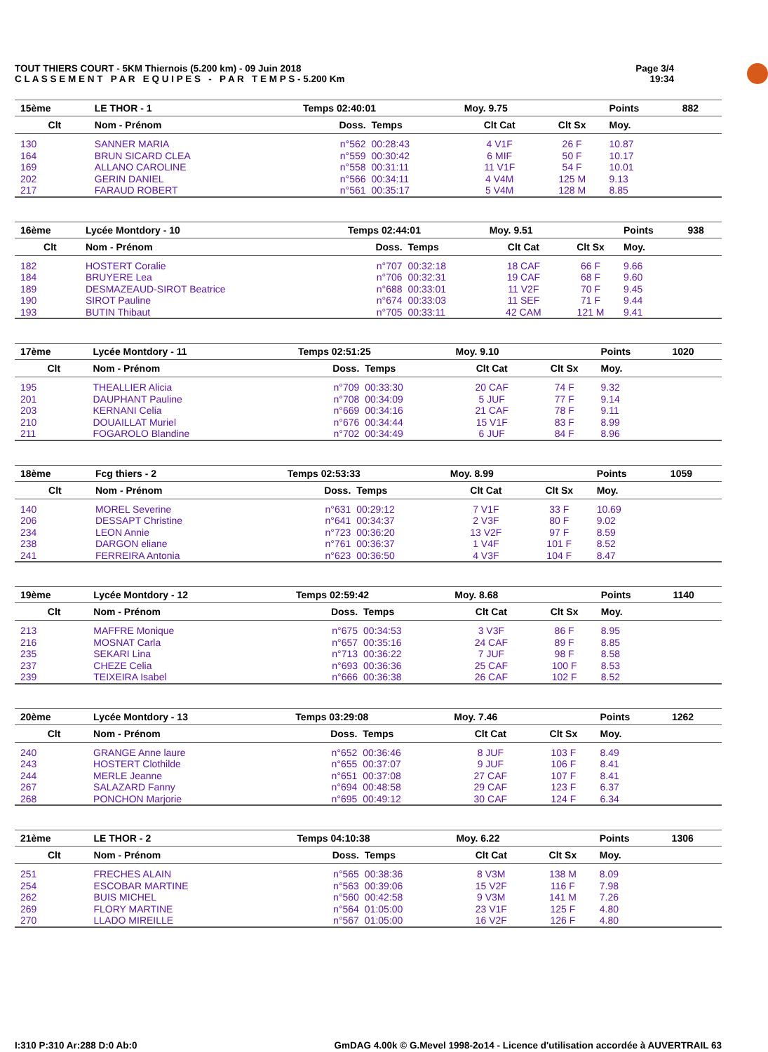TOUT THIERS COURT - 5KM Thiernois (5.200 km) - 09 Juin 2018
C L A S S E M E N T P A R E Q U I P E S - P A R T E M P S - 5.200 Km
Page 3/4
19:34
| 15ème | LE THOR - 1 | Temps 02:40:01 | | Moy. 9.75 | | Points | 882 |
| --- | --- | --- | --- | --- | --- | --- | --- |
| Clt | Nom - Prénom | Doss. | Temps | Clt Cat | Clt Sx | Moy. | |
| 130 | SANNER MARIA | n°562 | 00:28:43 | 4 V1F | 26 F | 10.87 | |
| 164 | BRUN SICARD CLEA | n°559 | 00:30:42 | 6 MIF | 50 F | 10.17 | |
| 169 | ALLANO CAROLINE | n°558 | 00:31:11 | 11 V1F | 54 F | 10.01 | |
| 202 | GERIN DANIEL | n°566 | 00:34:11 | 4 V4M | 125 M | 9.13 | |
| 217 | FARAUD ROBERT | n°561 | 00:35:17 | 5 V4M | 128 M | 8.85 | |
| 16ème | Lycée Montdory - 10 | Temps 02:44:01 | | Moy. 9.51 | | Points | 938 |
| --- | --- | --- | --- | --- | --- | --- | --- |
| Clt | Nom - Prénom | Doss. | Temps | Clt Cat | Clt Sx | Moy. | |
| 182 | HOSTERT Coralie | n°707 | 00:32:18 | 18 CAF | 66 F | 9.66 | |
| 184 | BRUYERE Lea | n°706 | 00:32:31 | 19 CAF | 68 F | 9.60 | |
| 189 | DESMAZEAUD-SIROT Beatrice | n°688 | 00:33:01 | 11 V2F | 70 F | 9.45 | |
| 190 | SIROT Pauline | n°674 | 00:33:03 | 11 SEF | 71 F | 9.44 | |
| 193 | BUTIN Thibaut | n°705 | 00:33:11 | 42 CAM | 121 M | 9.41 | |
| 17ème | Lycée Montdory - 11 | Temps 02:51:25 | | Moy. 9.10 | | Points | 1020 |
| --- | --- | --- | --- | --- | --- | --- | --- |
| Clt | Nom - Prénom | Doss. | Temps | Clt Cat | Clt Sx | Moy. | |
| 195 | THEALLIER Alicia | n°709 | 00:33:30 | 20 CAF | 74 F | 9.32 | |
| 201 | DAUPHANT Pauline | n°708 | 00:34:09 | 5 JUF | 77 F | 9.14 | |
| 203 | KERNANI Celia | n°669 | 00:34:16 | 21 CAF | 78 F | 9.11 | |
| 210 | DOUAILLAT Muriel | n°676 | 00:34:44 | 15 V1F | 83 F | 8.99 | |
| 211 | FOGAROLO Blandine | n°702 | 00:34:49 | 6 JUF | 84 F | 8.96 | |
| 18ème | Fcg thiers - 2 | Temps 02:53:33 | | Moy. 8.99 | | Points | 1059 |
| --- | --- | --- | --- | --- | --- | --- | --- |
| Clt | Nom - Prénom | Doss. | Temps | Clt Cat | Clt Sx | Moy. | |
| 140 | MOREL Severine | n°631 | 00:29:12 | 7 V1F | 33 F | 10.69 | |
| 206 | DESSAPT Christine | n°641 | 00:34:37 | 2 V3F | 80 F | 9.02 | |
| 234 | LEON Annie | n°723 | 00:36:20 | 13 V2F | 97 F | 8.59 | |
| 238 | DARGON eliane | n°761 | 00:36:37 | 1 V4F | 101 F | 8.52 | |
| 241 | FERREIRA Antonia | n°623 | 00:36:50 | 4 V3F | 104 F | 8.47 | |
| 19ème | Lycée Montdory - 12 | Temps 02:59:42 | | Moy. 8.68 | | Points | 1140 |
| --- | --- | --- | --- | --- | --- | --- | --- |
| Clt | Nom - Prénom | Doss. | Temps | Clt Cat | Clt Sx | Moy. | |
| 213 | MAFFRE Monique | n°675 | 00:34:53 | 3 V3F | 86 F | 8.95 | |
| 216 | MOSNAT Carla | n°657 | 00:35:16 | 24 CAF | 89 F | 8.85 | |
| 235 | SEKARI Lina | n°713 | 00:36:22 | 7 JUF | 98 F | 8.58 | |
| 237 | CHEZE Celia | n°693 | 00:36:36 | 25 CAF | 100 F | 8.53 | |
| 239 | TEIXEIRA Isabel | n°666 | 00:36:38 | 26 CAF | 102 F | 8.52 | |
| 20ème | Lycée Montdory - 13 | Temps 03:29:08 | | Moy. 7.46 | | Points | 1262 |
| --- | --- | --- | --- | --- | --- | --- | --- |
| Clt | Nom - Prénom | Doss. | Temps | Clt Cat | Clt Sx | Moy. | |
| 240 | GRANGE Anne laure | n°652 | 00:36:46 | 8 JUF | 103 F | 8.49 | |
| 243 | HOSTERT Clothilde | n°655 | 00:37:07 | 9 JUF | 106 F | 8.41 | |
| 244 | MERLE Jeanne | n°651 | 00:37:08 | 27 CAF | 107 F | 8.41 | |
| 267 | SALAZARD Fanny | n°694 | 00:48:58 | 29 CAF | 123 F | 6.37 | |
| 268 | PONCHON Marjorie | n°695 | 00:49:12 | 30 CAF | 124 F | 6.34 | |
| 21ème | LE THOR - 2 | Temps 04:10:38 | | Moy. 6.22 | | Points | 1306 |
| --- | --- | --- | --- | --- | --- | --- | --- |
| Clt | Nom - Prénom | Doss. | Temps | Clt Cat | Clt Sx | Moy. | |
| 251 | FRECHES ALAIN | n°565 | 00:38:36 | 8 V3M | 138 M | 8.09 | |
| 254 | ESCOBAR MARTINE | n°563 | 00:39:06 | 15 V2F | 116 F | 7.98 | |
| 262 | BUIS MICHEL | n°560 | 00:42:58 | 9 V3M | 141 M | 7.26 | |
| 269 | FLORY MARTINE | n°564 | 01:05:00 | 23 V1F | 125 F | 4.80 | |
| 270 | LLADO MIREILLE | n°567 | 01:05:00 | 16 V2F | 126 F | 4.80 | |
I:310 P:310 Ar:288 D:0 Ab:0 GmDAG 4.00k © G.Mevel 1998-2o14 - Licence d'utilisation accordée à AUVERTRAIL 63